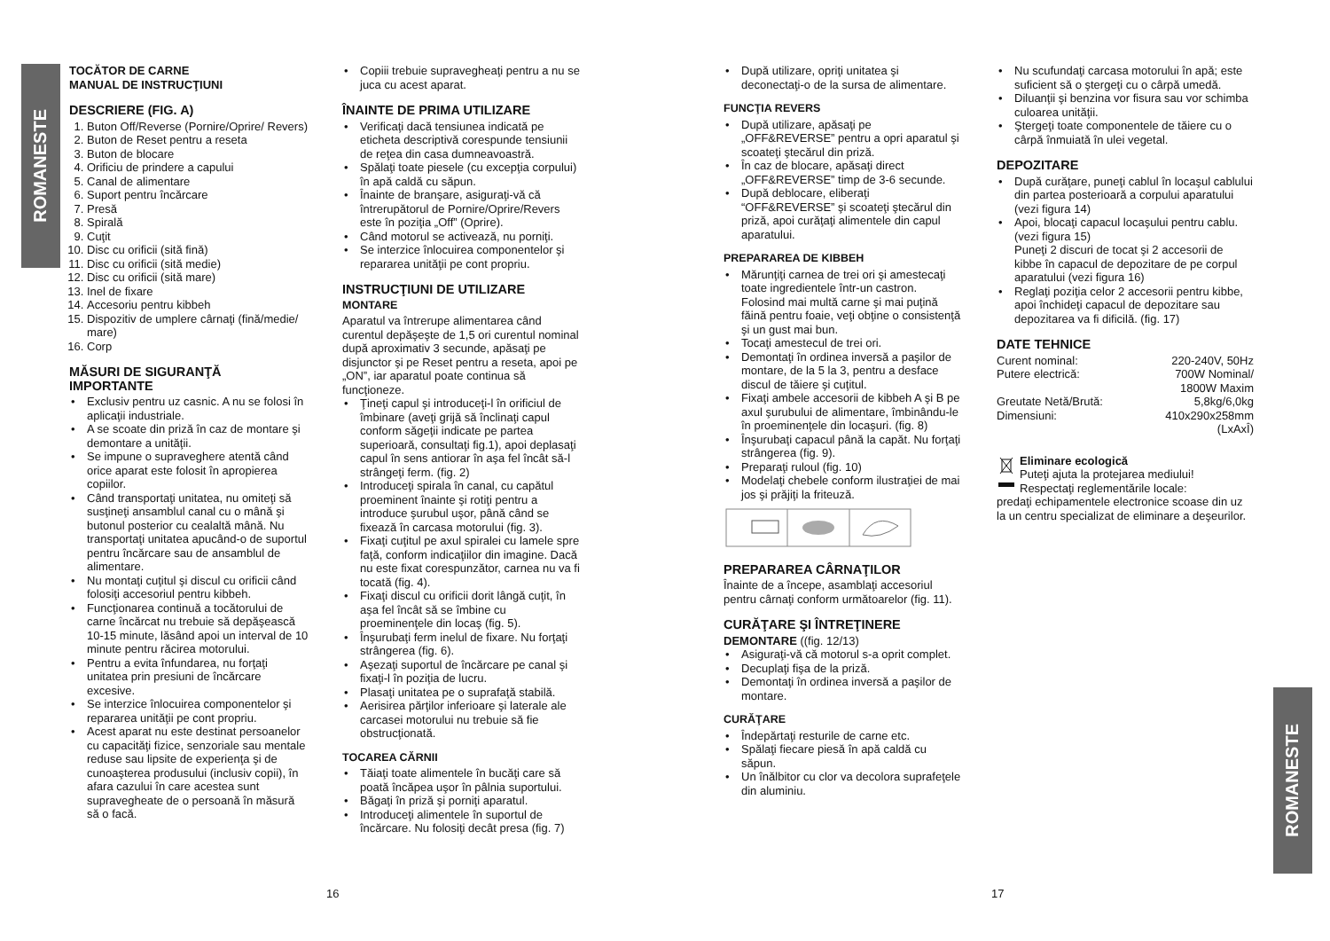ROMANESTE
ROMANESTE
TOCĂTOR DE CARNE
MANUAL DE INSTRUCŢIUNI
DESCRIERE (FIG. A)
1. Buton Off/Reverse (Pornire/Oprire/ Revers)
2. Buton de Reset pentru a reseta
3. Buton de blocare
4. Orificiu de prindere a capului
5. Canal de alimentare
6. Suport pentru încărcare
7. Presă
8. Spirală
9. Cuţit
10. Disc cu orificii (sită fină)
11. Disc cu orificii (sită medie)
12. Disc cu orificii (sită mare)
13. Inel de fixare
14. Accesoriu pentru kibbeh
15. Dispozitiv de umplere cârnaţi (fină/medie/ mare)
16. Corp
MĂSURI DE SIGURANŢĂ IMPORTANTE
Exclusiv pentru uz casnic. A nu se folosi în aplicaţii industriale.
A se scoate din priză în caz de montare şi demontare a unităţii.
Se impune o supraveghere atentă când orice aparat este folosit în apropierea copiilor.
Când transportaţi unitatea, nu omiteţi să susţineţi ansamblul canal cu o mână şi butonul posterior cu cealaltă mână. Nu transportaţi unitatea apucând-o de suportul pentru încărcare sau de ansamblul de alimentare.
Nu montaţi cuţitul şi discul cu orificii când folosiţi accesoriul pentru kibbeh.
Funcţionarea continuă a tocătorului de carne încărcat nu trebuie să depăşească 10-15 minute, lăsând apoi un interval de 10 minute pentru răcirea motorului.
Pentru a evita înfundarea, nu forţaţi unitatea prin presiuni de încărcare excesive.
Se interzice înlocuirea componentelor şi repararea unităţii pe cont propriu.
Acest aparat nu este destinat persoanelor cu capacităţi fizice, senzoriale sau mentale reduse sau lipsite de experienţa şi de cunoaşterea produsului (inclusiv copii), în afara cazului în care acestea sunt supravegheate de o persoană în măsură să o facă.
Copiii trebuie supravegheaţi pentru a nu se juca cu acest aparat.
ÎNAINTE DE PRIMA UTILIZARE
Verificaţi dacă tensiunea indicată pe eticheta descriptivă corespunde tensiunii de reţea din casa dumneavoastră.
Spălaţi toate piesele (cu excepţia corpului) în apă caldă cu săpun.
Înainte de branşare, asiguraţi-vă că întrerupătorul de Pornire/Oprire/Revers este în poziţia „Off” (Oprire).
Când motorul se activează, nu porniţi.
Se interzice înlocuirea componentelor şi repararea unităţii pe cont propriu.
INSTRUCŢIUNI DE UTILIZARE
MONTARE
Aparatul va întrerupe alimentarea când curentul depăşeşte de 1,5 ori curentul nominal după aproximativ 3 secunde, apăsaţi pe disjunctor şi pe Reset pentru a reseta, apoi pe „ON”, iar aparatul poate continua să funcţioneze.
Ţineţi capul şi introduceţi-l în orificiul de îmbinare (aveţi grijă să înclinaţi capul conform săgeţii indicate pe partea superioară, consultaţi fig.1), apoi deplasaţi capul în sens antiorar în aşa fel încât să-l strângeţi ferm. (fig. 2)
Introduceţi spirala în canal, cu capătul proeminent înainte şi rotiţi pentru a introduce şurubul uşor, până când se fixează în carcasa motorului (fig. 3).
Fixaţi cuţitul pe axul spiralei cu lamele spre faţă, conform indicaţiilor din imagine. Dacă nu este fixat corespunzător, carnea nu va fi tocată (fig. 4).
Fixaţi discul cu orificii dorit lângă cuţit, în aşa fel încât să se îmbine cu proeminenţele din locaş (fig. 5).
Înşurubaţi ferm inelul de fixare. Nu forţaţi strângerea (fig. 6).
Aşezaţi suportul de încărcare pe canal şi fixaţi-l în poziţia de lucru.
Plasaţi unitatea pe o suprafaţă stabilă.
Aerisirea părţilor inferioare şi laterale ale carcasei motorului nu trebuie să fie obstrucţionată.
TOCAREA CĂRNII
Tăiaţi toate alimentele în bucăţi care să poată încăpea uşor în pâlnia suportului.
Băgaţi în priză şi porniţi aparatul.
Introduceţi alimentele în suportul de încărcare. Nu folosiţi decât presa (fig. 7)
După utilizare, opriţi unitatea şi deconectaţi-o de la sursa de alimentare.
FUNCŢIA REVERS
După utilizare, apăsaţi pe „OFF&REVERSE” pentru a opri aparatul şi scoateţi ştecărul din priză.
În caz de blocare, apăsaţi direct „OFF&REVERSE” timp de 3-6 secunde.
După deblocare, eliberaţi “OFF&REVERSE” şi scoateţi ştecărul din priză, apoi curăţaţi alimentele din capul aparatului.
PREPARAREA DE KIBBEH
Mărunţiţi carnea de trei ori şi amestecaţi toate ingredientele într-un castron. Folosind mai multă carne şi mai puţină făină pentru foaie, veţi obţine o consistenţă şi un gust mai bun.
Tocaţi amestecul de trei ori.
Demontaţi în ordinea inversă a paşilor de montare, de la 5 la 3, pentru a desface discul de tăiere şi cuţitul.
Fixaţi ambele accesorii de kibbeh A şi B pe axul şurubului de alimentare, îmbinându-le în proeminenţele din locaşuri. (fig. 8)
Înşurubaţi capacul până la capăt. Nu forţaţi strângerea (fig. 9).
Preparaţi ruloul (fig. 10)
Modelaţi chebele conform ilustraţiei de mai jos şi prăjiţi la friteuză.
PREPARAREA CÂRNAŢILOR
Înainte de a începe, asamblaţi accesoriul pentru cârnaţi conform următoarelor (fig. 11).
CURĂŢARE ŞI ÎNTREŢINERE
DEMONTARE ((fig. 12/13)
Asiguraţi-vă că motorul s-a oprit complet.
Decuplaţi fişa de la priză.
Demontaţi în ordinea inversă a paşilor de montare.
CURĂŢARE
Îndepărtaţi resturile de carne etc.
Spălaţi fiecare piesă în apă caldă cu săpun.
Un înălbitor cu clor va decolora suprafeţele din aluminiu.
Nu scufundaţi carcasa motorului în apă; este suficient să o ştergeţi cu o cârpă umedă.
Diluanţii şi benzina vor fisura sau vor schimba culoarea unităţii.
Ştergeţi toate componentele de tăiere cu o cârpă înmuiată în ulei vegetal.
DEPOZITARE
După curăţare, puneţi cablul în locaşul cablului din partea posterioară a corpului aparatului (vezi figura 14)
Apoi, blocaţi capacul locaşului pentru cablu. (vezi figura 15)
Puneţi 2 discuri de tocat şi 2 accesorii de kibbe în capacul de depozitare de pe corpul aparatului (vezi figura 16)
Reglaţi poziţia celor 2 accesorii pentru kibbe, apoi închideţi capacul de depozitare sau depozitarea va fi dificilă. (fig. 17)
DATE TEHNICE
| Curent nominal: | 220-240V, 50Hz |
| Putere electrică: | 700W Nominal/ 1800W Maxim |
| Greutate Netă/Brută: | 5,8kg/6,0kg |
| Dimensiuni: | 410x290x258mm (LxAxÎ) |
Eliminare ecologică
Puteţi ajuta la protejarea mediului!
Respectaţi reglementările locale:
predaţi echipamentele electronice scoase din uz la un centru specializat de eliminare a deşeurilor.
16 17